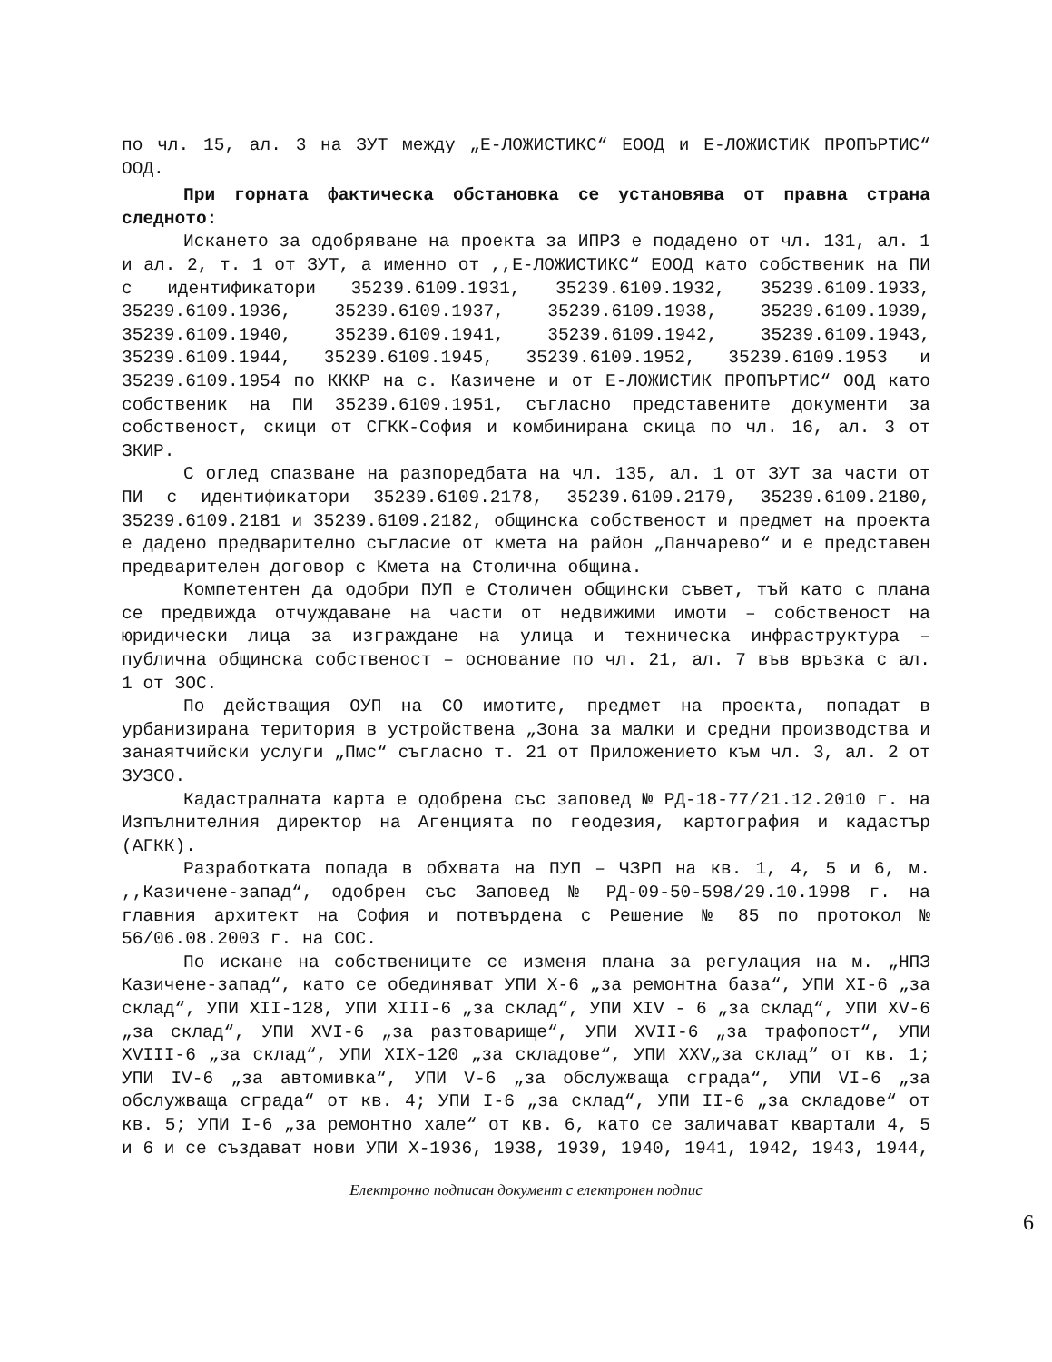по чл. 15, ал. 3 на ЗУТ между „Е-ЛОЖИСТИКС“ ЕООД и Е-ЛОЖИСТИК ПРОПЪРТИС“ ООД.
При горната фактическа обстановка се установява от правна страна следното:
Искането за одобряване на проекта за ИПРЗ е подадено от чл. 131, ал. 1 и ал. 2, т. 1 от ЗУТ, а именно от ,,Е-ЛОЖИСТИКС“ ЕООД като собственик на ПИ с идентификатори 35239.6109.1931, 35239.6109.1932, 35239.6109.1933, 35239.6109.1936, 35239.6109.1937, 35239.6109.1938, 35239.6109.1939, 35239.6109.1940, 35239.6109.1941, 35239.6109.1942, 35239.6109.1943, 35239.6109.1944, 35239.6109.1945, 35239.6109.1952, 35239.6109.1953 и 35239.6109.1954 по КККР на с. Казичене и от Е-ЛОЖИСТИК ПРОПЪРТИС“ ООД като собственик на ПИ 35239.6109.1951, съгласно представените документи за собственост, скици от СГКК-София и комбинирана скица по чл. 16, ал. 3 от ЗКИР.
С оглед спазване на разпоредбата на чл. 135, ал. 1 от ЗУТ за части от ПИ с идентификатори 35239.6109.2178, 35239.6109.2179, 35239.6109.2180, 35239.6109.2181 и 35239.6109.2182, общинска собственост и предмет на проекта е дадено предварително съгласие от кмета на район „Панчарево“ и е представен предварителен договор с Кмета на Столична община.
Компетентен да одобри ПУП е Столичен общински съвет, тъй като с плана се предвижда отчуждаване на части от недвижими имоти – собственост на юридически лица за изграждане на улица и техническа инфраструктура – публична общинска собственост – основание по чл. 21, ал. 7 във връзка с ал. 1 от ЗОС.
По действащия ОУП на СО имотите, предмет на проекта, попадат в урбанизирана територия в устройствена „Зона за малки и средни производства и занаятчийски услуги „Пмс“ съгласно т. 21 от Приложението към чл. 3, ал. 2 от ЗУЗСО.
Кадастралната карта е одобрена със заповед № РД-18-77/21.12.2010 г. на Изпълнителния директор на Агенцията по геодезия, картография и кадастър (АГКК).
Разработката попада в обхвата на ПУП – ЧЗРП на кв. 1, 4, 5 и 6, м. ,,Казичене-запад“, одобрен със Заповед № РД-09-50-598/29.10.1998 г. на главния архитект на София и потвърдена с Решение № 85 по протокол № 56/06.08.2003 г. на СОС.
По искане на собствениците се изменя плана за регулация на м. „НПЗ Казичене-запад“, като се обединяват УПИ X-6 „за ремонтна база“, УПИ XI-6 „за склад“, УПИ XII-128, УПИ XIII-6 „за склад“, УПИ XIV - 6 „за склад“, УПИ XV-6 „за склад“, УПИ XVI-6 „за разтоварище“, УПИ XVII-6 „за трафопост“, УПИ XVIII-6 „за склад“, УПИ XIX-120 „за складове“, УПИ XXV„за склад“ от кв. 1; УПИ IV-6 „за автомивка“, УПИ V-6 „за обслужваща сграда“, УПИ VI-6 „за обслужваща сграда“ от кв. 4; УПИ I-6 „за склад“, УПИ II-6 „за складове“ от кв. 5; УПИ I-6 „за ремонтно хале“ от кв. 6, като се заличават квартали 4, 5 и 6 и се създават нови УПИ X-1936, 1938, 1939, 1940, 1941, 1942, 1943, 1944,
Електронно подписан документ с електронен подпис
6